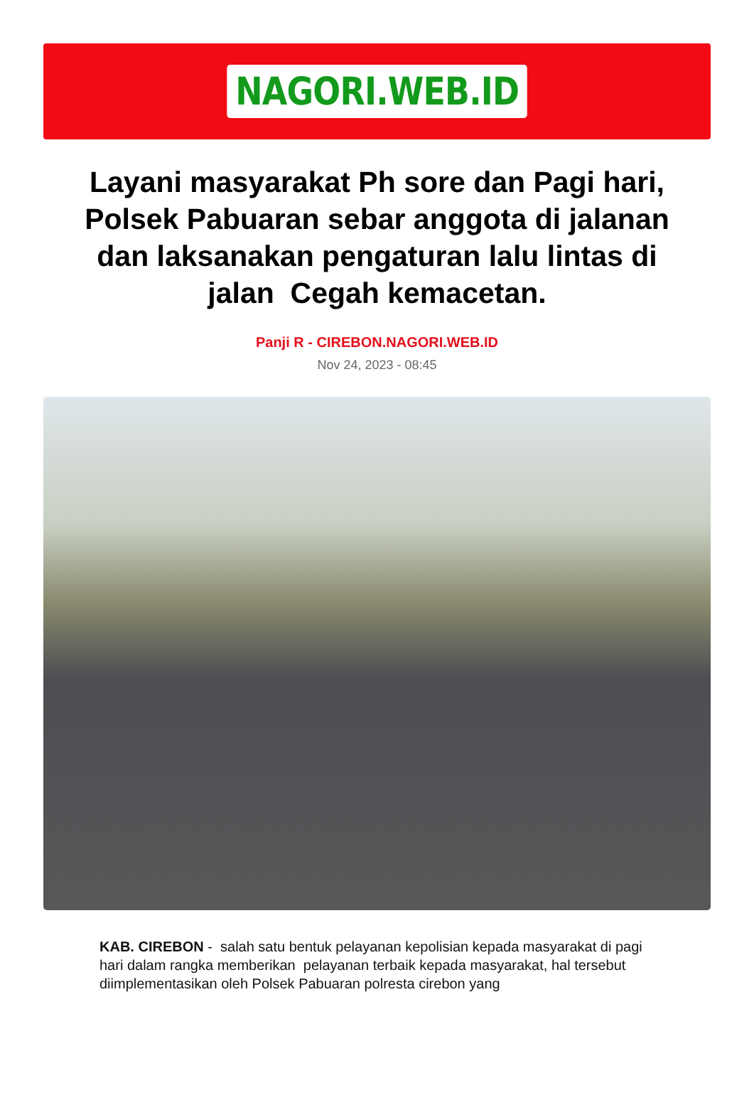NAGORI.WEB.ID
Layani masyarakat Ph sore dan Pagi hari, Polsek Pabuaran sebar anggota di jalanan dan laksanakan pengaturan lalu lintas di jalan Cegah kemacetan.
Panji R - CIREBON.NAGORI.WEB.ID
Nov 24, 2023 - 08:45
KAB. CIREBON - salah satu bentuk pelayanan kepolisian kepada masyarakat di pagi hari dalam rangka memberikan pelayanan terbaik kepada masyarakat, hal tersebut diimplementasikan oleh Polsek Pabuaran polresta cirebon yang